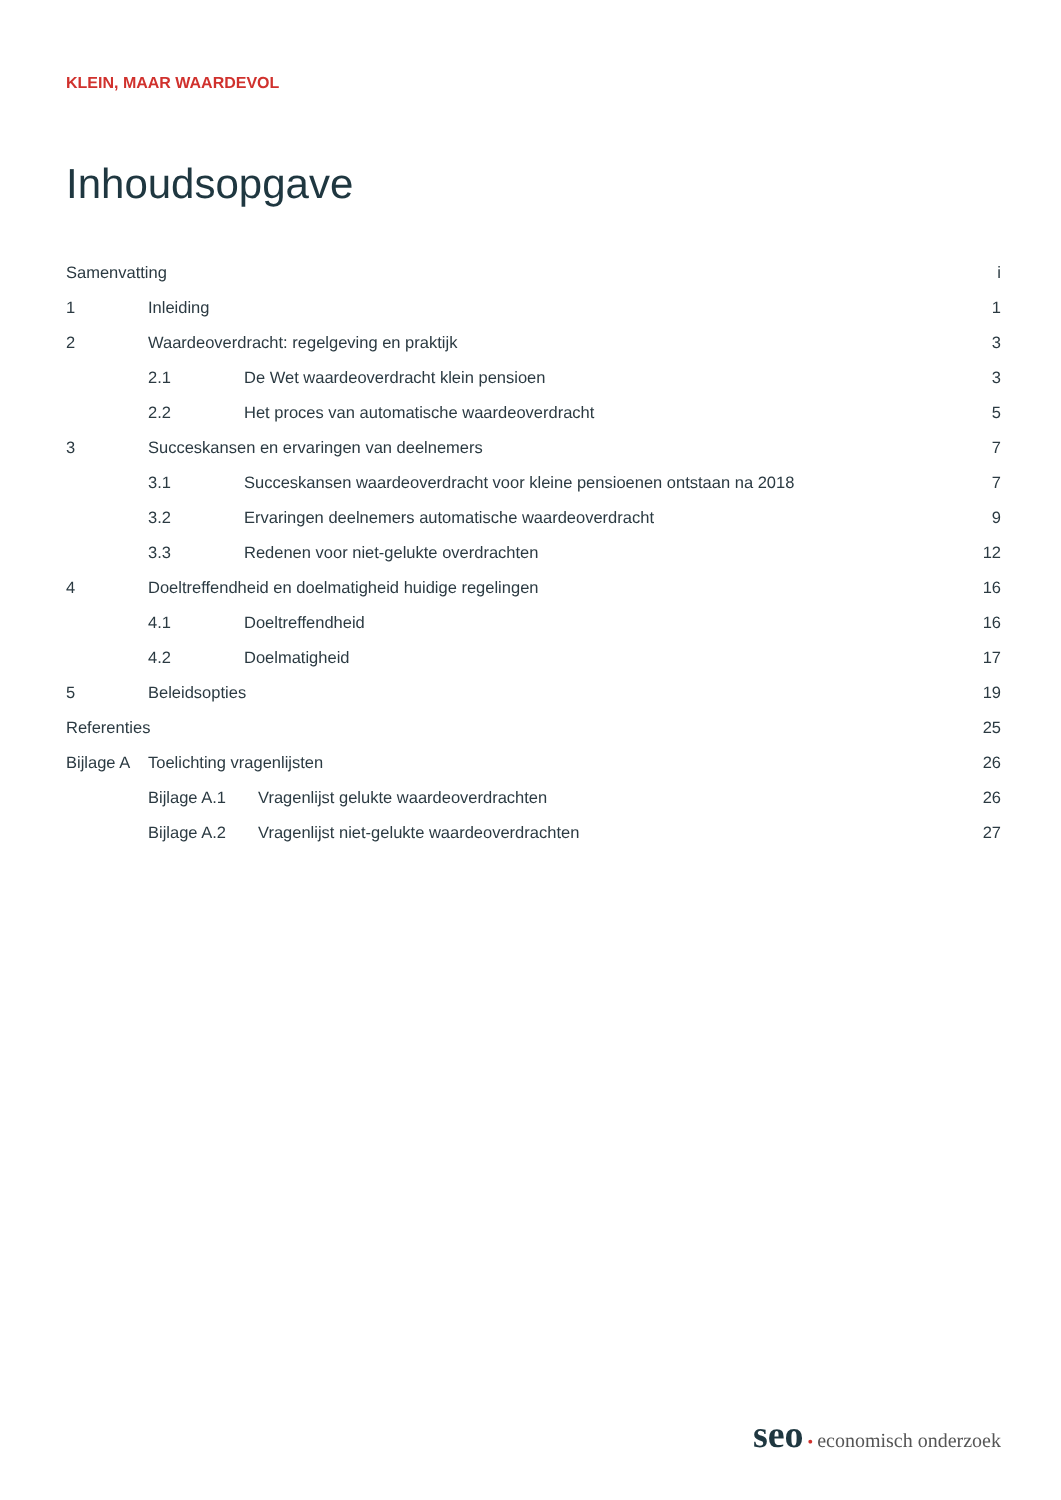KLEIN, MAAR WAARDEVOL
Inhoudsopgave
Samenvatting i
1 Inleiding 1
2 Waardeoverdracht: regelgeving en praktijk 3
2.1 De Wet waardeoverdracht klein pensioen 3
2.2 Het proces van automatische waardeoverdracht 5
3 Succeskansen en ervaringen van deelnemers 7
3.1 Succeskansen waardeoverdracht voor kleine pensioenen ontstaan na 2018 7
3.2 Ervaringen deelnemers automatische waardeoverdracht 9
3.3 Redenen voor niet-gelukte overdrachten 12
4 Doeltreffendheid en doelmatigheid huidige regelingen 16
4.1 Doeltreffendheid 16
4.2 Doelmatigheid 17
5 Beleidsopties 19
Referenties 25
Bijlage A Toelichting vragenlijsten 26
Bijlage A.1 Vragenlijst gelukte waardeoverdrachten 26
Bijlage A.2 Vragenlijst niet-gelukte waardeoverdrachten 27
seo • economisch onderzoek